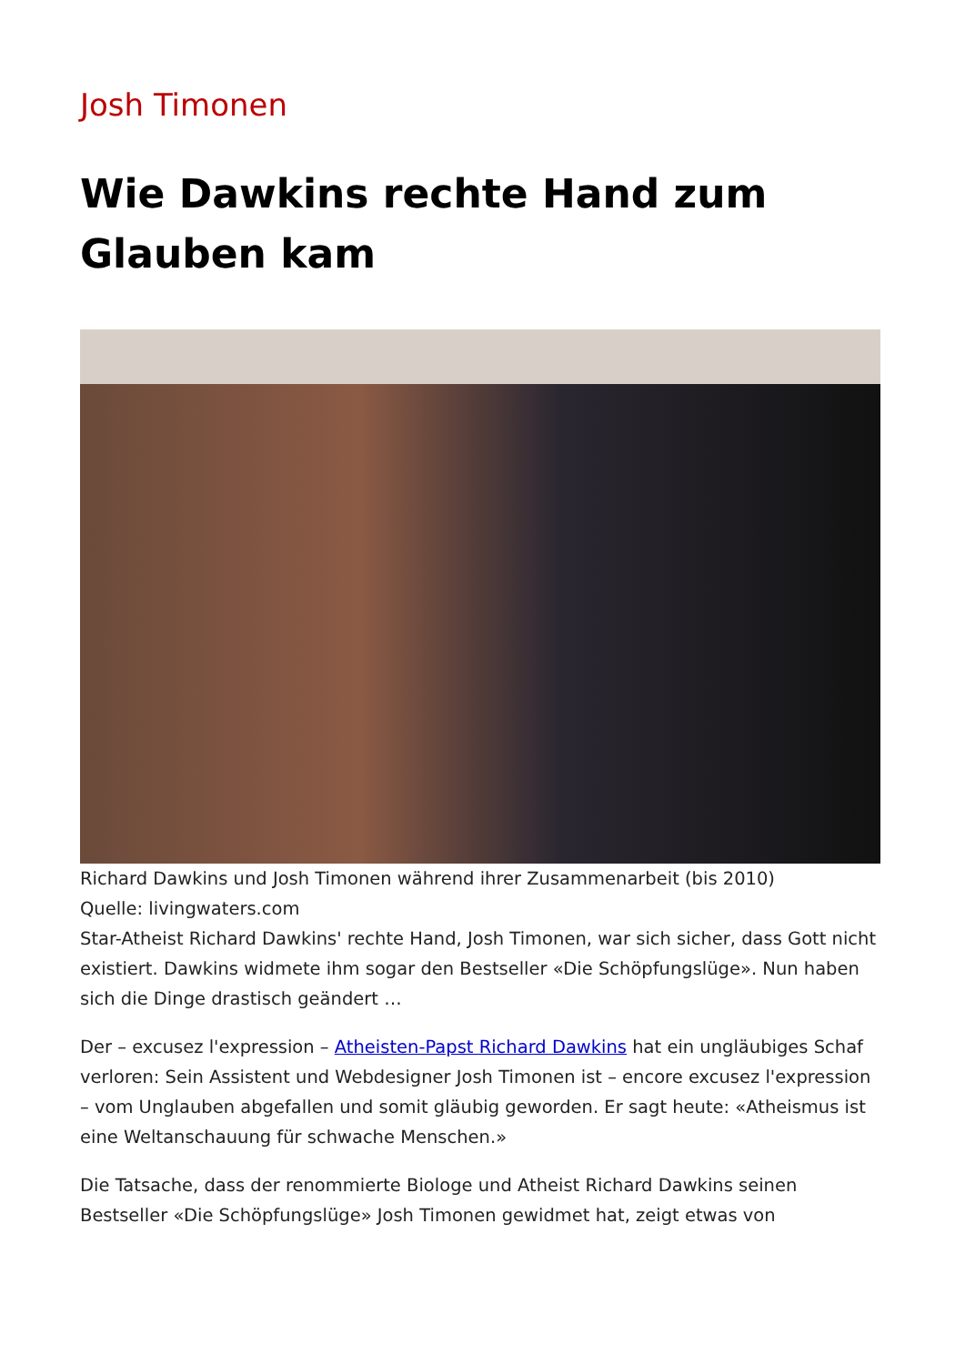Josh Timonen
Wie Dawkins rechte Hand zum Glauben kam
Richard Dawkins und Josh Timonen während ihrer Zusammenarbeit (bis 2010)
Quelle: livingwaters.com
Star-Atheist Richard Dawkins' rechte Hand, Josh Timonen, war sich sicher, dass Gott nicht existiert. Dawkins widmete ihm sogar den Bestseller «Die Schöpfungslüge». Nun haben sich die Dinge drastisch geändert …
Der – excusez l'expression – Atheisten-Papst Richard Dawkins hat ein ungläubiges Schaf verloren: Sein Assistent und Webdesigner Josh Timonen ist – encore excusez l'expression – vom Unglauben abgefallen und somit gläubig geworden. Er sagt heute: «Atheismus ist eine Weltanschauung für schwache Menschen.»
Die Tatsache, dass der renommierte Biologe und Atheist Richard Dawkins seinen Bestseller «Die Schöpfungslüge» Josh Timonen gewidmet hat, zeigt etwas von